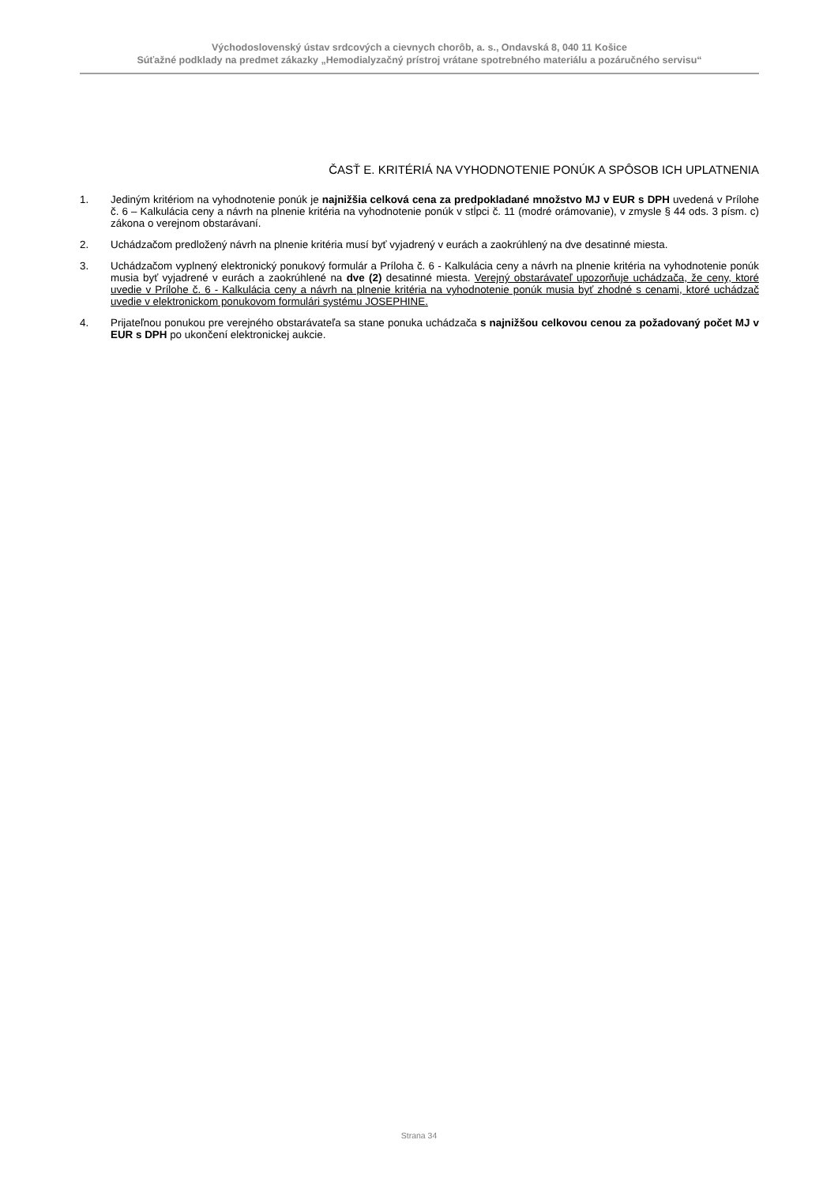Východoslovenský ústav srdcových a cievnych chorôb, a. s., Ondavská 8, 040 11 Košice
Súťažné podklady na predmet zákazky „Hemodialyzačný prístroj vrátane spotrebného materiálu a pozáručného servisu“
ČASŤ E. KRITÉRIÁ NA VYHODNOTENIE PONÚK A SPÔSOB ICH UPLATNENIA
1. Jediným kritériom na vyhodnotenie ponúk je najnižšia celková cena za predpokladané množstvo MJ v EUR s DPH uvedená v Prílohe č. 6 – Kalkulácia ceny a návrh na plnenie kritéria na vyhodnotenie ponúk v stĺpci č. 11 (modré orámovanie), v zmysle § 44 ods. 3 písm. c) zákona o verejnom obstarávaní.
2. Uchádzačom predložený návrh na plnenie kritéria musí byť vyjadrený v eurách a zaokrúhlený na dve desatinné miesta.
3. Uchádzačom vyplnený elektronický ponukový formulár a Príloha č. 6 - Kalkulácia ceny a návrh na plnenie kritéria na vyhodnotenie ponúk musia byť vyjadrené v eurách a zaokrúhlené na dve (2) desatinné miesta. Verejný obstarávateľ upozorňuje uchádzača, že ceny, ktoré uvedie v Prílohe č. 6 - Kalkulácia ceny a návrh na plnenie kritéria na vyhodnotenie ponúk musia byť zhodné s cenami, ktoré uchádzač uvedie v elektronickom ponukovom formulári systému JOSEPHINE.
4. Prijateľnou ponukou pre verejného obstarávateľa sa stane ponuka uchádzača s najnižšou celkovou cenou za požadovaný počet MJ v EUR s DPH po ukončení elektronickej aukcie.
Strana 34